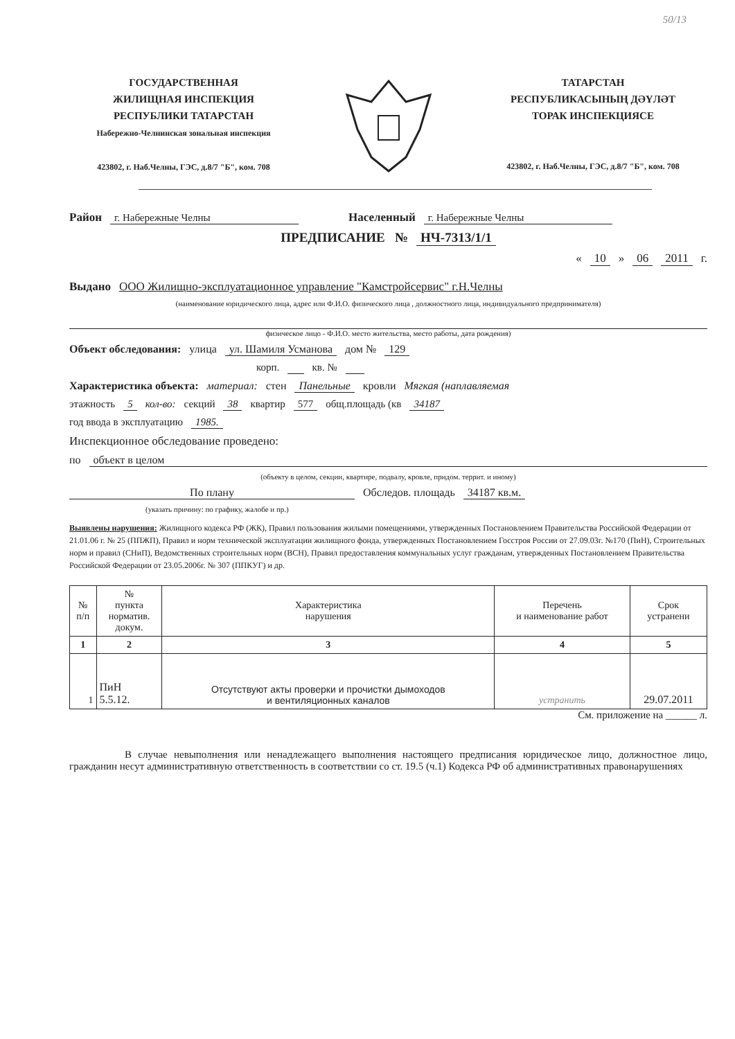50/13
ГОСУДАРСТВЕННАЯ
ЖИЛИЩНАЯ ИНСПЕКЦИЯ
РЕСПУБЛИКИ ТАТАРСТАН
Набережно-Челнинская зональная инспекция
423802, г. Наб.Челны, ГЭС, д.8/7 "Б", ком. 708
ТАТАРСТАН
РЕСПУБЛИКАСЫНЫҢ ДӘҮЛӘТ
ТОРАК ИНСПЕКЦИЯСЕ
423802, г. Наб.Челны, ГЭС, д.8/7 "Б", ком. 708
Район г. Набережные Челны Населенный г. Набережные Челны
ПРЕДПИСАНИЕ № НЧ-7313/1/1
« 10 » 06 2011 г.
Выдано ООО Жилищно-эксплуатационное управление "Камстройсервис" г.Н.Челны
(наименование юридического лица, адрес или Ф.И.О. физического лица , должностного лица, индивидуального предпринимателя)
физическое лицо - Ф.И.О. место жительства, место работы, дата рождения)
Объект обследования: улица ул. Шамиля Усманова дом № 129
корп. кв. №
Характеристика объекта: материал: стен Панельные кровли Мягкая (наплавляемая
этажность 5 кол-во: секций 38 квартир 577 общ.площадь (кв 34187
год ввода в эксплуатацию 1985.
Инспекционное обследование проведено:
по объект в целом
(объекту в целом, секции, квартире, подвалу, кровле, придом. террит. и иному)
По плану Обследов. площадь 34187 кв.м.
(указать причину: по графику, жалобе и пр.)
Выявлены нарушения: Жилищного кодекса РФ (ЖК), Правил пользования жилыми помещениями, утвержденных Постановлением Правительства Российской Федерации от 21.01.06 г. № 25 (ППЖП), Правил и норм технической эксплуатации жилищного фонда, утвержденных Постановлением Госстроя России от 27.09.03г. №170 (ПиН), Строительных норм и правил (СНиП), Ведомственных строительных норм (ВСН), Правил предоставления коммунальных услуг гражданам, утвержденных Постановлением Правительства Российской Федерации от 23.05.2006г. № 307 (ППКУГ) и др.
| № п/п | № пункта норматив. докум. | Характеристика нарушения | Перечень и наименование работ | Срок устранени |
| --- | --- | --- | --- | --- |
| 1 | 2 | 3 | 4 | 5 |
| 1 | ПиН 5.5.12. | Отсутствуют акты проверки и прочистки дымоходов и вентиляционных каналов | устранить | 29.07.2011 |
См. приложение на ______ л.
В случае невыполнения или ненадлежащего выполнения настоящего предписания юридическое лицо, должностное лицо, гражданин несут административную ответственность в соответствии со ст. 19.5 (ч.1) Кодекса РФ об административных правонарушениях